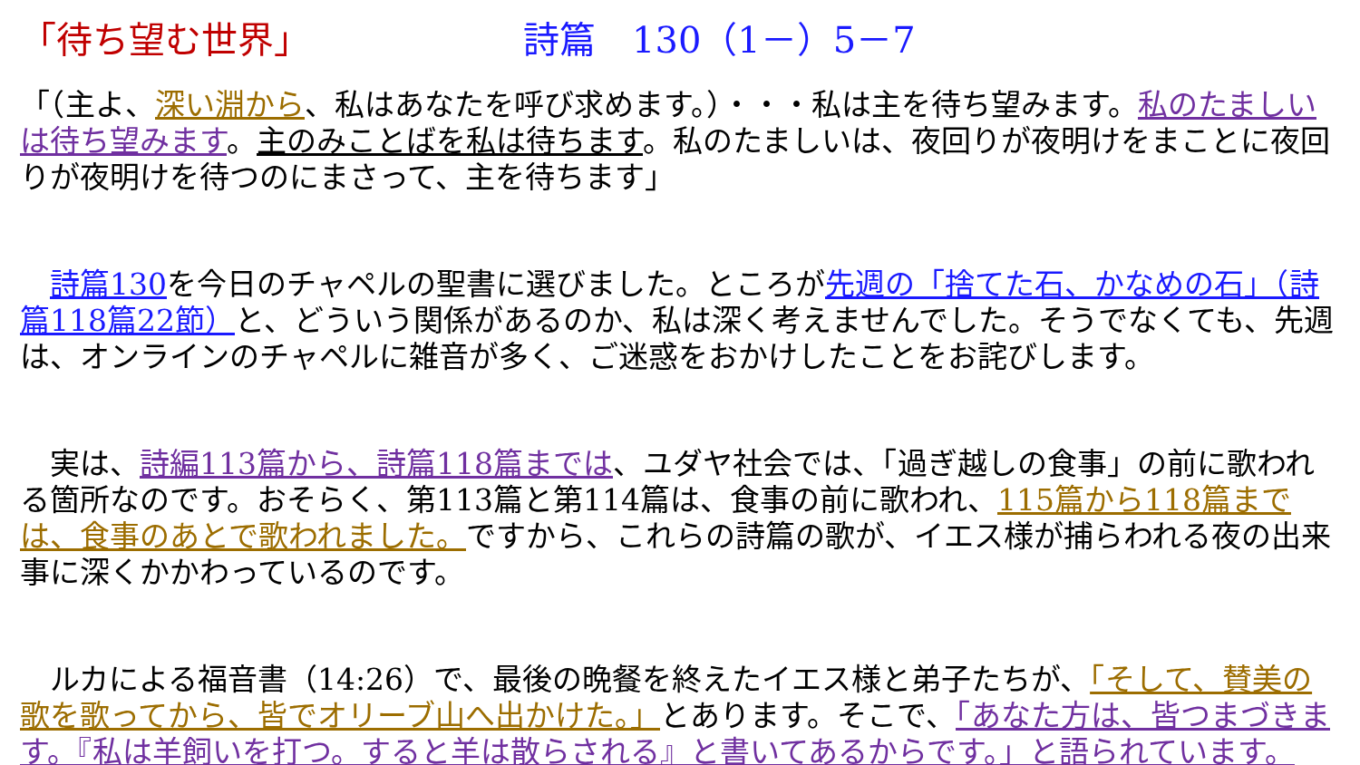「待ち望む世界」 詩篇　130（1－）5－7
「（主よ、深い淵から、私はあなたを呼び求めます。）・・・私は主を待ち望みます。私のたましいは待ち望みます。主のみことばを私は待ちます。私のたましいは、夜回りが夜明けをまことに夜回りが夜明けを待つのにまさって、主を待ちます」
　詩篇130を今日のチャペルの聖書に選びました。ところが先週の「捨てた石、かなめの石」（詩篇118篇22節）と、どういう関係があるのか、私は深く考えませんでした。そうでなくても、先週は、オンラインのチャペルに雑音が多く、ご迷惑をおかけしたことをお詫びします。
　実は、詩編113篇から、詩篇118篇までは、ユダヤ社会では、「過ぎ越しの食事」の前に歌われる箇所なのです。おそらく、第113篇と第114篇は、食事の前に歌われ、115篇から118篇までは、食事のあとで歌われました。ですから、これらの詩篇の歌が、イエス様が捕らわれる夜の出来事に深くかかわっているのです。
　ルカによる福音書（14:26）で、最後の晩餐を終えたイエス様と弟子たちが、「そして、賛美の歌を歌ってから、皆でオリーブ山へ出かけた。」とあります。そこで、「あなた方は、皆つまづきます。『私は羊飼いを打つ。すると羊は散らされる』と書いてあるからです。」と語られています。